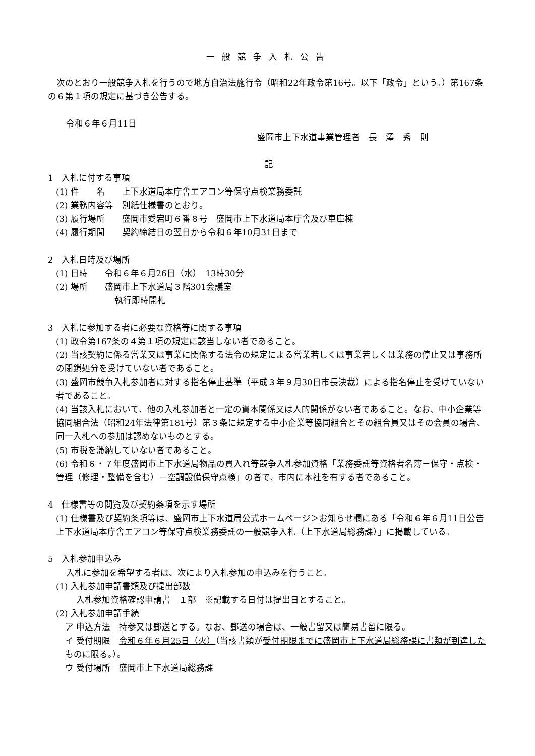一般競争入札公告
　次のとおり一般競争入札を行うので地方自治法施行令（昭和22年政令第16号。以下「政令」という。）第167条の６第１項の規定に基づき公告する。
令和６年６月11日
盛岡市上下水道事業管理者　長　澤　秀　則
記
1　入札に付する事項
(1) 件　　名　　上下水道局本庁舎エアコン等保守点検業務委託
(2) 業務内容等　別紙仕様書のとおり。
(3) 履行場所　　盛岡市愛宕町６番８号　盛岡市上下水道局本庁舎及び車庫棟
(4) 履行期間　　契約締結日の翌日から令和６年10月31日まで
2　入札日時及び場所
(1) 日時　　令和６年６月26日（水）　13時30分
(2) 場所　　盛岡市上下水道局３階301会議室
執行即時開札
3　入札に参加する者に必要な資格等に関する事項
(1) 政令第167条の４第１項の規定に該当しない者であること。
(2) 当該契約に係る営業又は事業に関係する法令の規定による営業若しくは事業若しくは業務の停止又は事務所の閉鎖処分を受けていない者であること。
(3) 盛岡市競争入札参加者に対する指名停止基準（平成３年９月30日市長決裁）による指名停止を受けていない者であること。
(4) 当該入札において、他の入札参加者と一定の資本関係又は人的関係がない者であること。なお、中小企業等協同組合法（昭和24年法律第181号）第３条に規定する中小企業等協同組合とその組合員又はその会員の場合、同一入札への参加は認めないものとする。
(5) 市税を滞納していない者であること。
(6) 令和６・７年度盛岡市上下水道局物品の買入れ等競争入札参加資格「業務委託等資格者名簿－保守・点検・管理（修理・整備を含む）－空調設備保守点検」の者で、市内に本社を有する者であること。
4　仕様書等の閲覧及び契約条項を示す場所
(1) 仕様書及び契約条項等は、盛岡市上下水道局公式ホームページ＞お知らせ欄にある「令和６年６月11日公告　上下水道局本庁舎エアコン等保守点検業務委託の一般競争入札（上下水道局総務課）」に掲載している。
5　入札参加申込み
入札に参加を希望する者は、次により入札参加の申込みを行うこと。
(1) 入札参加申請書類及び提出部数
入札参加資格確認申請書　１部　※記載する日付は提出日とすること。
(2) 入札参加申請手続
ア 申込方法　持参又は郵送とする。なお、郵送の場合は、一般書留又は簡易書留に限る。
イ 受付期限　令和６年６月25日（火）（当該書類が受付期限までに盛岡市上下水道局総務課に書類が到達したものに限る。）。
ウ 受付場所　盛岡市上下水道局総務課